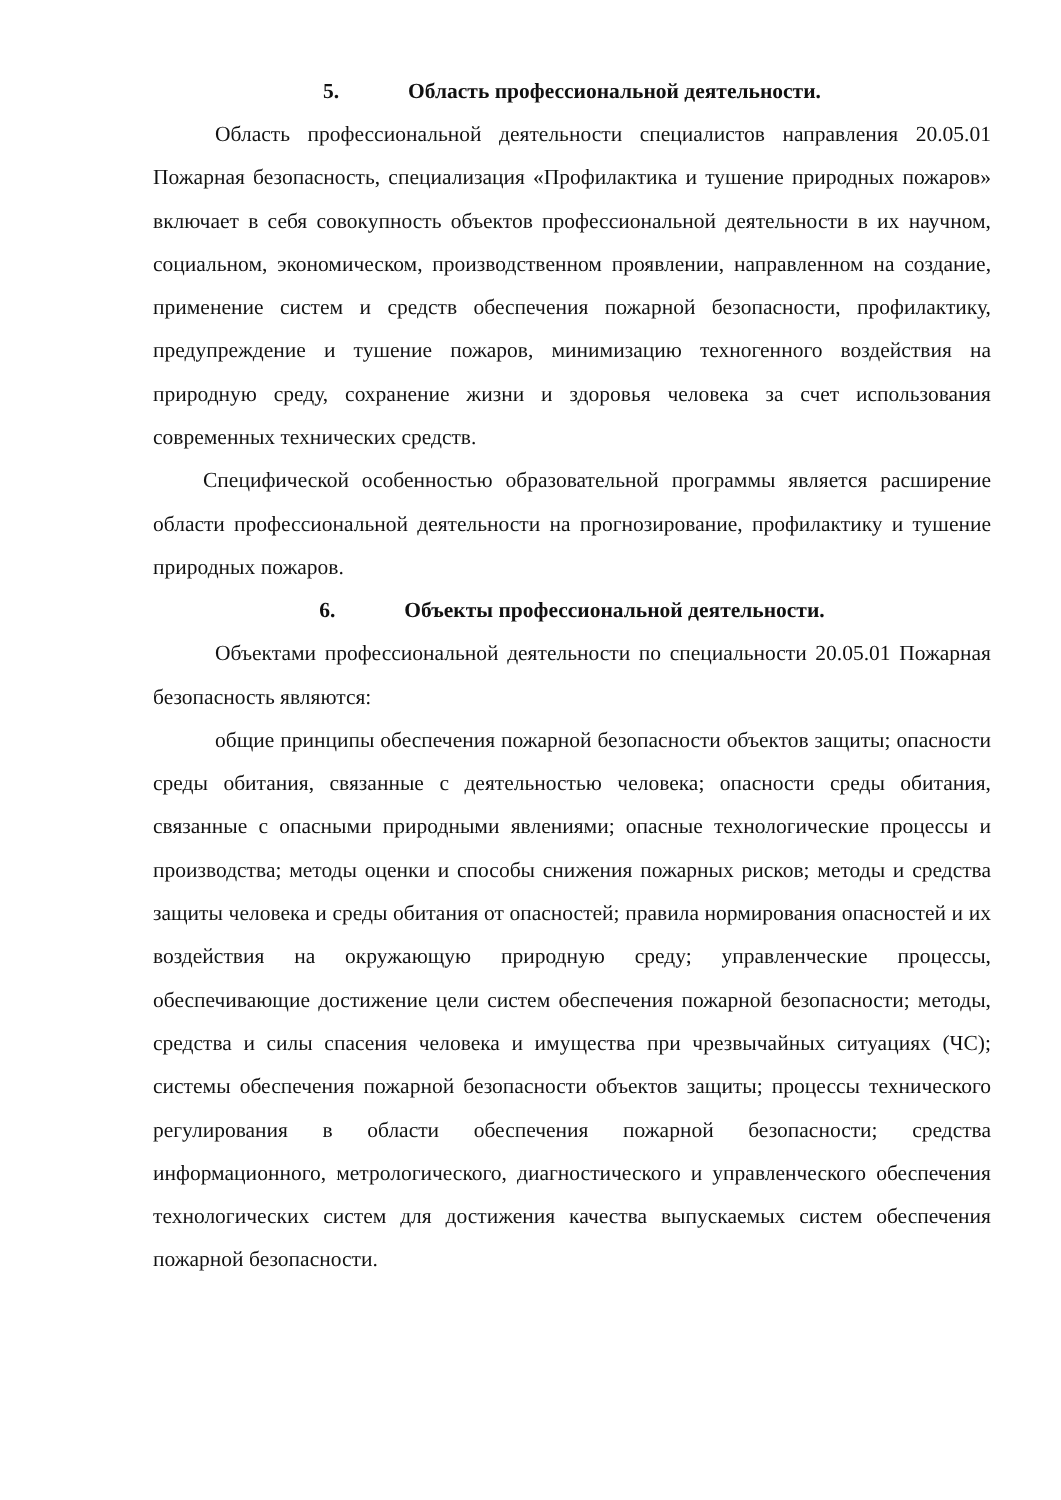5. Область профессиональной деятельности.
Область профессиональной деятельности специалистов направления 20.05.01 Пожарная безопасность, специализация «Профилактика и тушение природных пожаров» включает в себя совокупность объектов профессиональной деятельности в их научном, социальном, экономическом, производственном проявлении, направленном на создание, применение систем и средств обеспечения пожарной безопасности, профилактику, предупреждение и тушение пожаров, минимизацию техногенного воздействия на природную среду, сохранение жизни и здоровья человека за счет использования современных технических средств.
Специфической особенностью образовательной программы является расширение области профессиональной деятельности на прогнозирование, профилактику и тушение природных пожаров.
6. Объекты профессиональной деятельности.
Объектами профессиональной деятельности по специальности 20.05.01 Пожарная безопасность являются:
общие принципы обеспечения пожарной безопасности объектов защиты; опасности среды обитания, связанные с деятельностью человека; опасности среды обитания, связанные с опасными природными явлениями; опасные технологические процессы и производства; методы оценки и способы снижения пожарных рисков; методы и средства защиты человека и среды обитания от опасностей; правила нормирования опасностей и их воздействия на окружающую природную среду; управленческие процессы, обеспечивающие достижение цели систем обеспечения пожарной безопасности; методы, средства и силы спасения человека и имущества при чрезвычайных ситуациях (ЧС); системы обеспечения пожарной безопасности объектов защиты; процессы технического регулирования в области обеспечения пожарной безопасности; средства информационного, метрологического, диагностического и управленческого обеспечения технологических систем для достижения качества выпускаемых систем обеспечения пожарной безопасности.